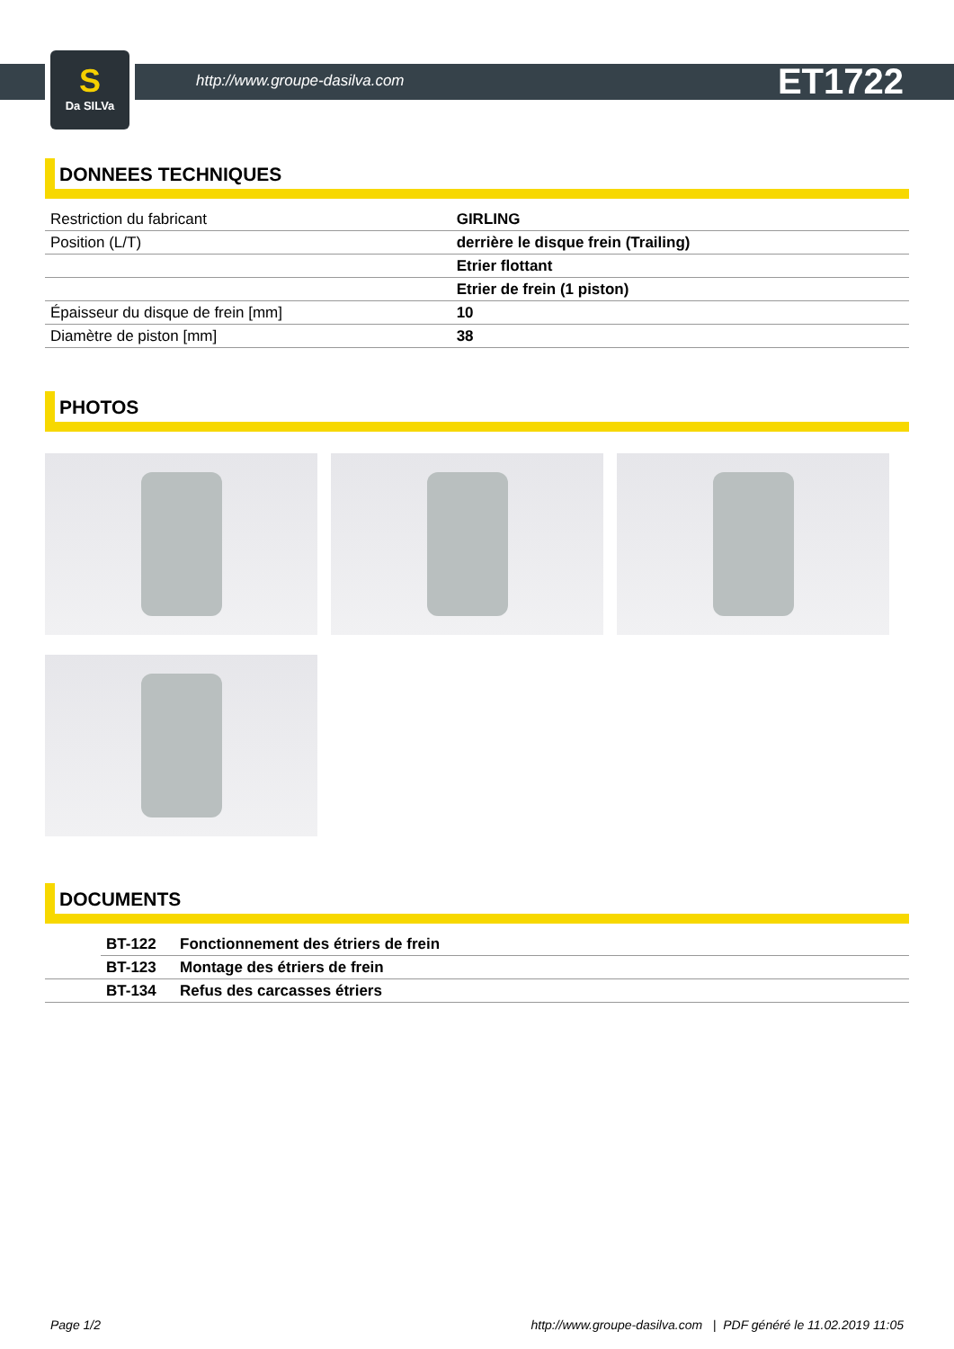S
Da SILVa
http://www.groupe-dasilva.com ET1722
DONNEES TECHNIQUES
| Restriction du fabricant | GIRLING |
| Position (L/T) | derrière le disque frein (Trailing) |
| | Etrier flottant |
| | Etrier de frein (1 piston) |
| Épaisseur du disque de frein [mm] | 10 |
| Diamètre de piston [mm] | 38 |
PHOTOS
DOCUMENTS
| | BT-122 | Fonctionnement des étriers de frein |
| | BT-123 | Montage des étriers de frein |
| | BT-134 | Refus des carcasses étriers |
Page 1/2 http://www.groupe-dasilva.com | PDF généré le 11.02.2019 11:05